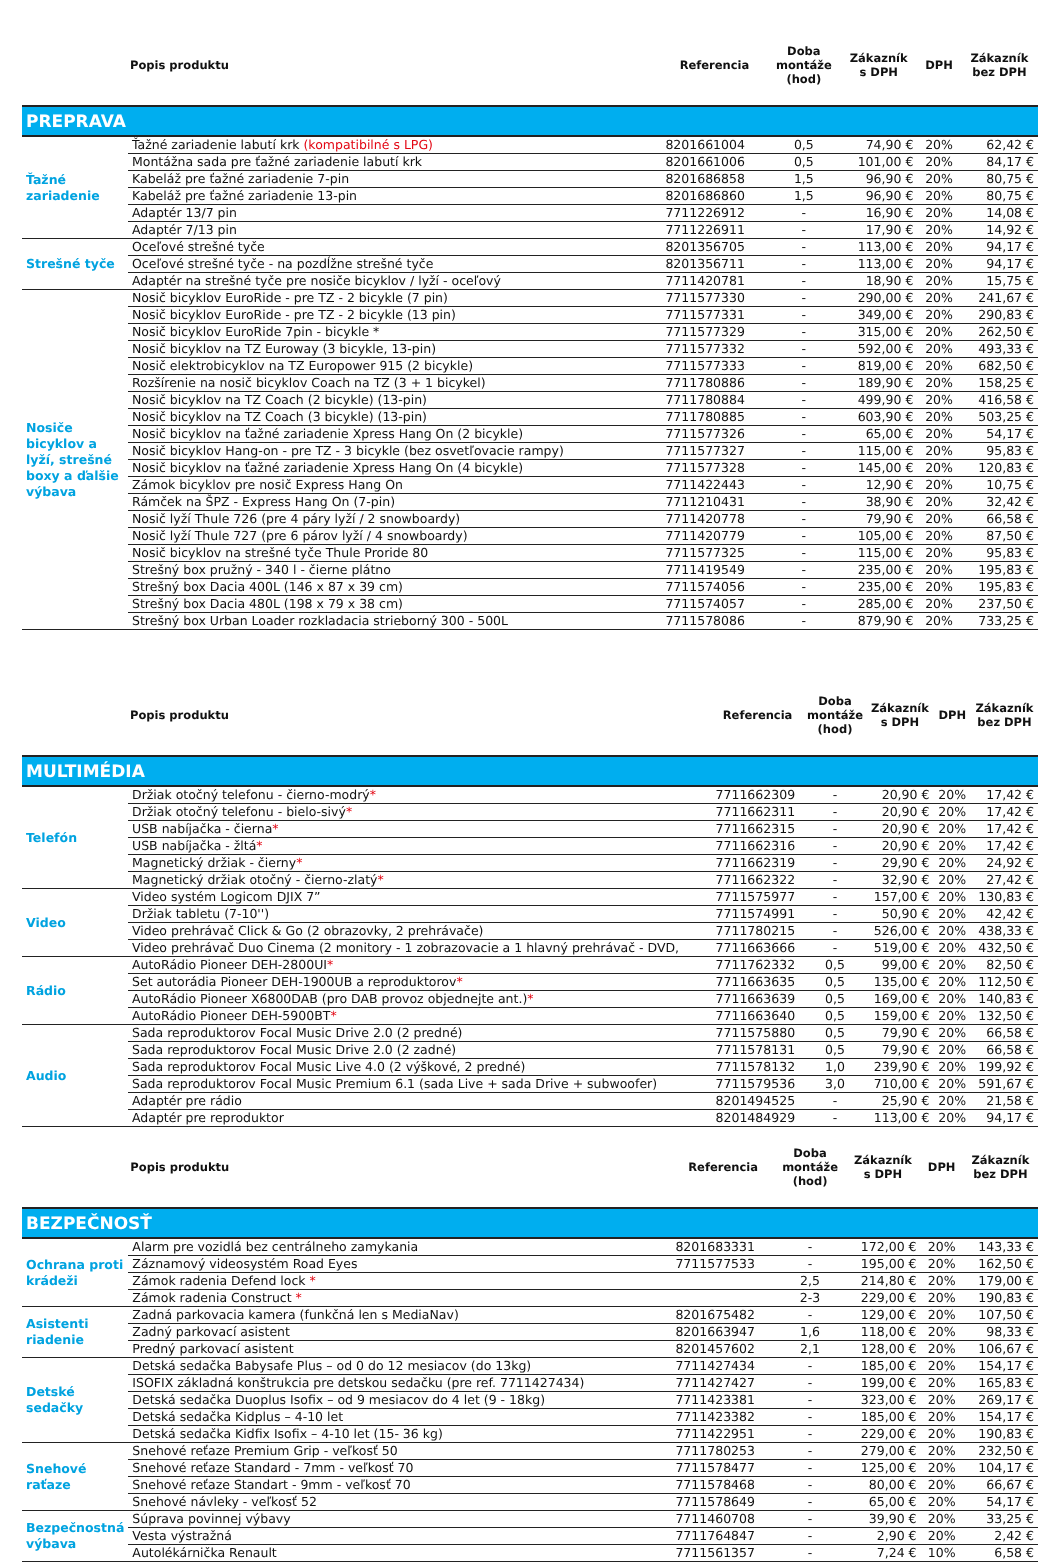| | Popis produktu | Referencia | Doba montáže (hod) | Zákazník s DPH | DPH | Zákazník bez DPH |
| --- | --- | --- | --- | --- | --- | --- |
| PREPRAVA | | | | | | |
| Ťažné zariadenie | Ťažné zariadenie labutí krk (kompatibilné s LPG) | 8201661004 | 0,5 | 74,90 € | 20% | 62,42 € |
| | Montážna sada pre ťažné zariadenie labutí krk | 8201661006 | 0,5 | 101,00 € | 20% | 84,17 € |
| | Kabeláž pre ťažné zariadenie 7-pin | 8201686858 | 1,5 | 96,90 € | 20% | 80,75 € |
| | Kabeláž pre ťažné zariadenie 13-pin | 8201686860 | 1,5 | 96,90 € | 20% | 80,75 € |
| | Adaptér 13/7 pin | 7711226912 | - | 16,90 € | 20% | 14,08 € |
| | Adaptér 7/13 pin | 7711226911 | - | 17,90 € | 20% | 14,92 € |
| Strešné tyče | Oceľové strešné tyče | 8201356705 | - | 113,00 € | 20% | 94,17 € |
| | Oceľové strešné tyče - na pozdĺžne strešné tyče | 8201356711 | - | 113,00 € | 20% | 94,17 € |
| | Adaptér na strešné tyče pre nosiče bicyklov / lyží - oceľový | 7711420781 | - | 18,90 € | 20% | 15,75 € |
| Nosiče bicyklov a lyží, strešné boxy a ďalšie výbava | Nosič bicyklov EuroRide - pre TZ - 2 bicykle (7 pin) | 7711577330 | - | 290,00 € | 20% | 241,67 € |
| | Nosič bicyklov EuroRide - pre TZ - 2 bicykle (13 pin) | 7711577331 | - | 349,00 € | 20% | 290,83 € |
| | Nosič bicyklov EuroRide 7pin - bicykle * | 7711577329 | - | 315,00 € | 20% | 262,50 € |
| | Nosič bicyklov na TZ Euroway (3 bicykle, 13-pin) | 7711577332 | - | 592,00 € | 20% | 493,33 € |
| | Nosič elektrobicyklov na TZ Europower 915 (2 bicykle) | 7711577333 | - | 819,00 € | 20% | 682,50 € |
| | Rozšírenie na nosič bicyklov Coach na TZ (3 + 1 bicykel) | 7711780886 | - | 189,90 € | 20% | 158,25 € |
| | Nosič bicyklov na TZ Coach (2 bicykle) (13-pin) | 7711780884 | - | 499,90 € | 20% | 416,58 € |
| | Nosič bicyklov na TZ Coach (3 bicykle) (13-pin) | 7711780885 | - | 603,90 € | 20% | 503,25 € |
| | Nosič bicyklov na ťažné zariadenie Xpress Hang On (2 bicykle) | 7711577326 | - | 65,00 € | 20% | 54,17 € |
| | Nosič bicyklov Hang-on - pre TZ - 3 bicykle (bez osvetľovacie rampy) | 7711577327 | - | 115,00 € | 20% | 95,83 € |
| | Nosič bicyklov na ťažné zariadenie Xpress Hang On (4 bicykle) | 7711577328 | - | 145,00 € | 20% | 120,83 € |
| | Zámok bicyklov pre nosič Express Hang On | 7711422443 | - | 12,90 € | 20% | 10,75 € |
| | Rámček na ŠPZ - Express Hang On (7-pin) | 7711210431 | - | 38,90 € | 20% | 32,42 € |
| | Nosič lyží Thule 726 (pre 4 páry lyží / 2 snowboardy) | 7711420778 | - | 79,90 € | 20% | 66,58 € |
| | Nosič lyží Thule 727 (pre 6 párov lyží / 4 snowboardy) | 7711420779 | - | 105,00 € | 20% | 87,50 € |
| | Nosič bicyklov na strešné tyče Thule Proride 80 | 7711577325 | - | 115,00 € | 20% | 95,83 € |
| | Strešný box pružný - 340 l - čierne plátno | 7711419549 | - | 235,00 € | 20% | 195,83 € |
| | Strešný box Dacia 400L (146 x 87 x 39 cm) | 7711574056 | - | 235,00 € | 20% | 195,83 € |
| | Strešný box Dacia 480L (198 x 79 x 38 cm) | 7711574057 | - | 285,00 € | 20% | 237,50 € |
| | Strešný box Urban Loader rozkladacia strieborný 300 - 500L | 7711578086 | - | 879,90 € | 20% | 733,25 € |
| | Popis produktu | Referencia | Doba montáže (hod) | Zákazník s DPH | DPH | Zákazník bez DPH |
| --- | --- | --- | --- | --- | --- | --- |
| MULTIMÉDIA | | | | | | |
| Telefón | Držiak otočný telefonu - čierno-modrý * | 7711662309 | - | 20,90 € | 20% | 17,42 € |
| | Držiak otočný telefonu - bielo-sivý * | 7711662311 | - | 20,90 € | 20% | 17,42 € |
| | USB nabíjačka - čierna * | 7711662315 | - | 20,90 € | 20% | 17,42 € |
| | USB nabíjačka - žltá * | 7711662316 | - | 20,90 € | 20% | 17,42 € |
| | Magnetický držiak - čierny * | 7711662319 | - | 29,90 € | 20% | 24,92 € |
| | Magnetický držiak otočný - čierno-zlatý * | 7711662322 | - | 32,90 € | 20% | 27,42 € |
| Video | Video systém Logicom DJIX 7” | 7711575977 | - | 157,00 € | 20% | 130,83 € |
| | Držiak tabletu (7-10'') | 7711574991 | - | 50,90 € | 20% | 42,42 € |
| | Video prehrávač Click & Go (2 obrazovky, 2 prehrávače) | 7711780215 | - | 526,00 € | 20% | 438,33 € |
| | Video prehrávač Duo Cinema (2 monitory - 1 zobrazovacie a 1 hlavný prehrávač - DVD, | 7711663666 | - | 519,00 € | 20% | 432,50 € |
| Rádio | AutoRádio Pioneer DEH-2800UI * | 7711762332 | 0,5 | 99,00 € | 20% | 82,50 € |
| | Set autorádia Pioneer DEH-1900UB a reproduktorov * | 7711663635 | 0,5 | 135,00 € | 20% | 112,50 € |
| | AutoRádio Pioneer X6800DAB (pro DAB provoz objednejte ant.) * | 7711663639 | 0,5 | 169,00 € | 20% | 140,83 € |
| | AutoRádio Pioneer DEH-5900BT * | 7711663640 | 0,5 | 159,00 € | 20% | 132,50 € |
| Audio | Sada reproduktorov Focal Music Drive 2.0 (2 predné) | 7711575880 | 0,5 | 79,90 € | 20% | 66,58 € |
| | Sada reproduktorov Focal Music Drive 2.0 (2 zadné) | 7711578131 | 0,5 | 79,90 € | 20% | 66,58 € |
| | Sada reproduktorov Focal Music Live 4.0 (2 výškové, 2 predné) | 7711578132 | 1,0 | 239,90 € | 20% | 199,92 € |
| | Sada reproduktorov Focal Music Premium 6.1 (sada Live + sada Drive + subwoofer) | 7711579536 | 3,0 | 710,00 € | 20% | 591,67 € |
| | Adaptér pre rádio | 8201494525 | - | 25,90 € | 20% | 21,58 € |
| | Adaptér pre reproduktor | 8201484929 | - | 113,00 € | 20% | 94,17 € |
| | Popis produktu | Referencia | Doba montáže (hod) | Zákazník s DPH | DPH | Zákazník bez DPH |
| --- | --- | --- | --- | --- | --- | --- |
| BEZPEČNOSŤ | | | | | | |
| Ochrana proti krádeži | Alarm pre vozidlá bez centrálneho zamykania | 8201683331 | - | 172,00 € | 20% | 143,33 € |
| | Záznamový videosystém Road Eyes | 7711577533 | - | 195,00 € | 20% | 162,50 € |
| | Zámok radenia Defend lock * | | 2,5 | 214,80 € | 20% | 179,00 € |
| | Zámok radenia Construct * | | 2-3 | 229,00 € | 20% | 190,83 € |
| Asistenti riadenie | Zadná parkovacia kamera (funkčná len s MediaNav) | 8201675482 | - | 129,00 € | 20% | 107,50 € |
| | Zadný parkovací asistent | 8201663947 | 1,6 | 118,00 € | 20% | 98,33 € |
| | Predný parkovací asistent | 8201457602 | 2,1 | 128,00 € | 20% | 106,67 € |
| Detské sedačky | Detská sedačka Babysafe Plus – od 0 do 12 mesiacov (do 13kg) | 7711427434 | - | 185,00 € | 20% | 154,17 € |
| | ISOFIX základná konštrukcia pre detskou sedačku (pre ref. 7711427434) | 7711427427 | - | 199,00 € | 20% | 165,83 € |
| | Detská sedačka Duoplus Isofix – od 9 mesiacov do 4 let (9 - 18kg) | 7711423381 | - | 323,00 € | 20% | 269,17 € |
| | Detská sedačka Kidplus – 4-10 let | 7711423382 | - | 185,00 € | 20% | 154,17 € |
| | Detská sedačka Kidfix Isofix – 4-10 let (15- 36 kg) | 7711422951 | - | 229,00 € | 20% | 190,83 € |
| Snehové raťaze | Snehové reťaze Premium Grip - veľkosť 50 | 7711780253 | - | 279,00 € | 20% | 232,50 € |
| | Snehové reťaze Standard - 7mm - veľkosť 70 | 7711578477 | - | 125,00 € | 20% | 104,17 € |
| | Snehové reťaze Standart - 9mm - veľkosť 70 | 7711578468 | - | 80,00 € | 20% | 66,67 € |
| | Snehové návleky - veľkosť 52 | 7711578649 | - | 65,00 € | 20% | 54,17 € |
| Bezpečnostná výbava | Súprava povinnej výbavy | 7711460708 | - | 39,90 € | 20% | 33,25 € |
| | Vesta výstražná | 7711764847 | - | 2,90 € | 20% | 2,42 € |
| | Autolékárnička Renault | 7711561357 | - | 7,24 € | 10% | 6,58 € |